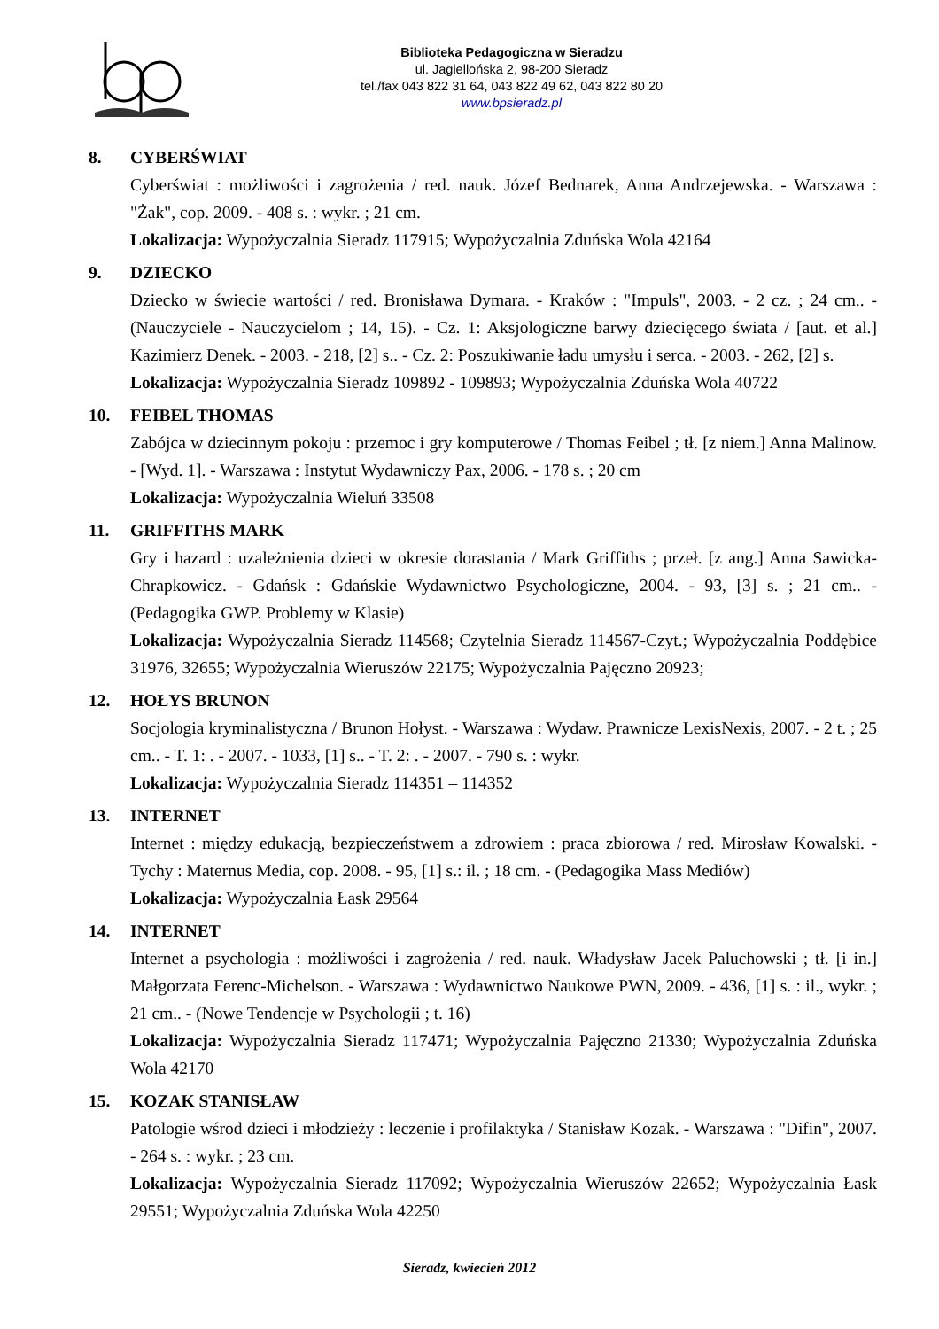Biblioteka Pedagogiczna w Sieradzu
ul. Jagiellońska 2, 98-200 Sieradz
tel./fax 043 822 31 64, 043 822 49 62, 043 822 80 20
www.bpsieradz.pl
8. CYBERŚWIAT
Cyberświat : możliwości i zagrożenia / red. nauk. Józef Bednarek, Anna Andrzejewska. - Warszawa : "Żak", cop. 2009. - 408 s. : wykr. ; 21 cm.
Lokalizacja: Wypożyczalnia Sieradz 117915; Wypożyczalnia Zduńska Wola 42164
9. DZIECKO
Dziecko w świecie wartości / red. Bronisława Dymara. - Kraków : "Impuls", 2003. - 2 cz. ; 24 cm.. - (Nauczyciele - Nauczycielom ; 14, 15). - Cz. 1: Aksjologiczne barwy dziecięcego świata / [aut. et al.] Kazimierz Denek. - 2003. - 218, [2] s.. - Cz. 2: Poszukiwanie ładu umysłu i serca. - 2003. - 262, [2] s.
Lokalizacja: Wypożyczalnia Sieradz 109892 - 109893; Wypożyczalnia Zduńska Wola 40722
10. FEIBEL THOMAS
Zabójca w dziecinnym pokoju : przemoc i gry komputerowe / Thomas Feibel ; tł. [z niem.] Anna Malinow. - [Wyd. 1]. - Warszawa : Instytut Wydawniczy Pax, 2006. - 178 s. ; 20 cm
Lokalizacja: Wypożyczalnia Wieluń 33508
11. GRIFFITHS MARK
Gry i hazard : uzależnienia dzieci w okresie dorastania / Mark Griffiths ; przeł. [z ang.] Anna Sawicka-Chrapkowicz. - Gdańsk : Gdańskie Wydawnictwo Psychologiczne, 2004. - 93, [3] s. ; 21 cm.. - (Pedagogika GWP. Problemy w Klasie)
Lokalizacja: Wypożyczalnia Sieradz 114568; Czytelnia Sieradz 114567-Czyt.; Wypożyczalnia Poddębice 31976, 32655; Wypożyczalnia Wieruszów 22175; Wypożyczalnia Pajęczno 20923;
12. HOŁYS BRUNON
Socjologia kryminalistyczna / Brunon Hołyst. - Warszawa : Wydaw. Prawnicze LexisNexis, 2007. - 2 t. ; 25 cm.. - T. 1: . - 2007. - 1033, [1] s.. - T. 2: . - 2007. - 790 s. : wykr.
Lokalizacja: Wypożyczalnia Sieradz 114351 – 114352
13. INTERNET
Internet : między edukacją, bezpieczeństwem a zdrowiem : praca zbiorowa / red. Mirosław Kowalski. - Tychy : Maternus Media, cop. 2008. - 95, [1] s.: il. ; 18 cm. - (Pedagogika Mass Mediów)
Lokalizacja: Wypożyczalnia Łask 29564
14. INTERNET
Internet a psychologia : możliwości i zagrożenia / red. nauk. Władysław Jacek Paluchowski ; tł. [i in.] Małgorzata Ferenc-Michelson. - Warszawa : Wydawnictwo Naukowe PWN, 2009. - 436, [1] s. : il., wykr. ; 21 cm.. - (Nowe Tendencje w Psychologii ; t. 16)
Lokalizacja: Wypożyczalnia Sieradz 117471; Wypożyczalnia Pajęczno 21330; Wypożyczalnia Zduńska Wola 42170
15. KOZAK STANISŁAW
Patologie wśrod dzieci i młodzieży : leczenie i profilaktyka / Stanisław Kozak. - Warszawa : "Difin", 2007. - 264 s. : wykr. ; 23 cm.
Lokalizacja: Wypożyczalnia Sieradz 117092; Wypożyczalnia Wieruszów 22652; Wypożyczalnia Łask 29551; Wypożyczalnia Zduńska Wola 42250
Sieradz, kwiecień 2012